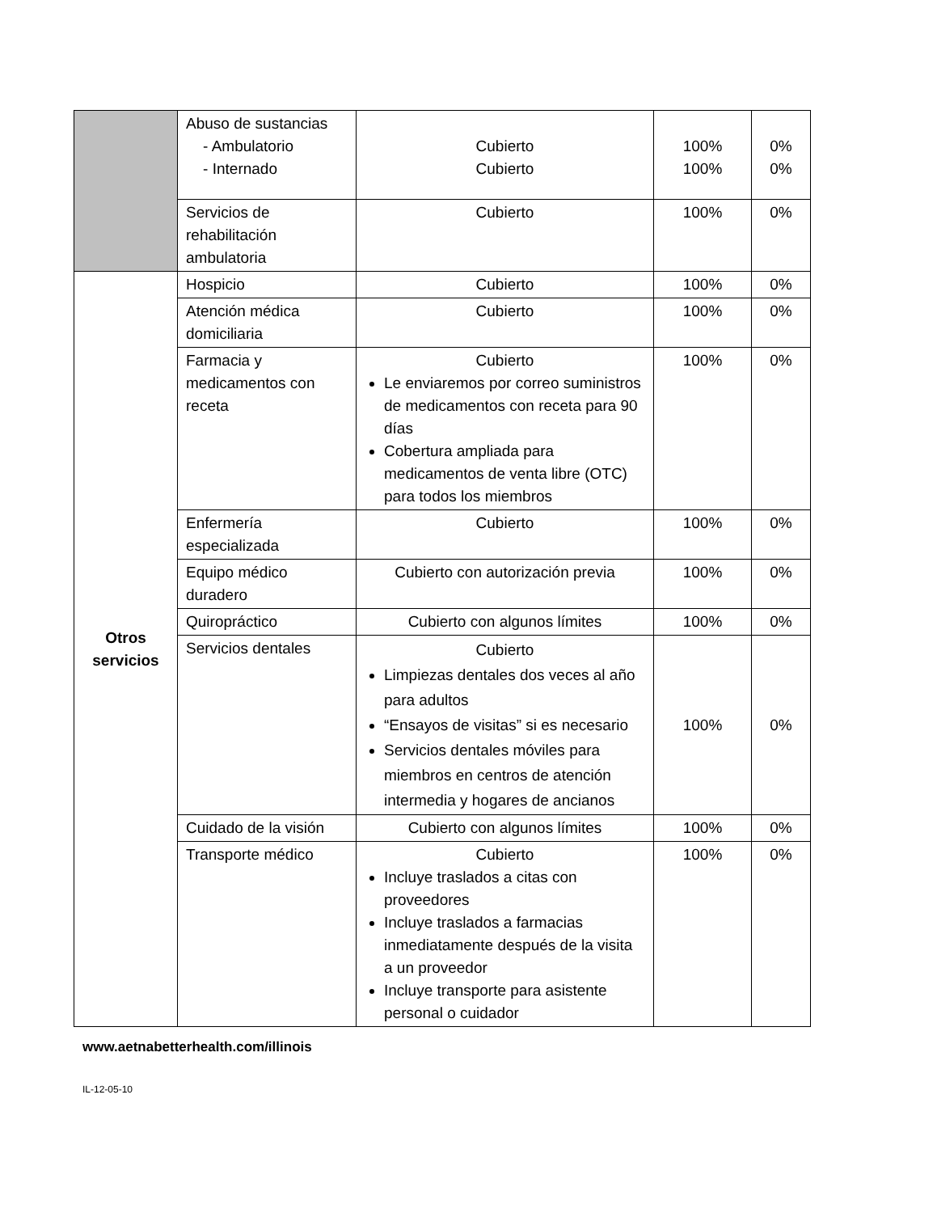| | Abuso de sustancias - Ambulatorio - Internado | Cubierto Cubierto | 100% 100% | 0% 0% |
| | Servicios de rehabilitación ambulatoria | Cubierto | 100% | 0% |
| Otros servicios | Hospicio | Cubierto | 100% | 0% |
| | Atención médica domiciliaria | Cubierto | 100% | 0% |
| | Farmacia y medicamentos con receta | Cubierto Le enviaremos por correo suministros de medicamentos con receta para 90 días Cobertura ampliada para medicamentos de venta libre (OTC) para todos los miembros | 100% | 0% |
| | Enfermería especializada | Cubierto | 100% | 0% |
| | Equipo médico duradero | Cubierto con autorización previa | 100% | 0% |
| | Quiropráctico | Cubierto con algunos límites | 100% | 0% |
| | Servicios dentales | Cubierto Limpiezas dentales dos veces al año para adultos “Ensayos de visitas” si es necesario Servicios dentales móviles para miembros en centros de atención intermedia y hogares de ancianos | 100% | 0% |
| | Cuidado de la visión | Cubierto con algunos límites | 100% | 0% |
| | Transporte médico | Cubierto Incluye traslados a citas con proveedores Incluye traslados a farmacias inmediatamente después de la visita a un proveedor Incluye transporte para asistente personal o cuidador | 100% | 0% |
www.aetnabetterhealth.com/illinois
IL-12-05-10